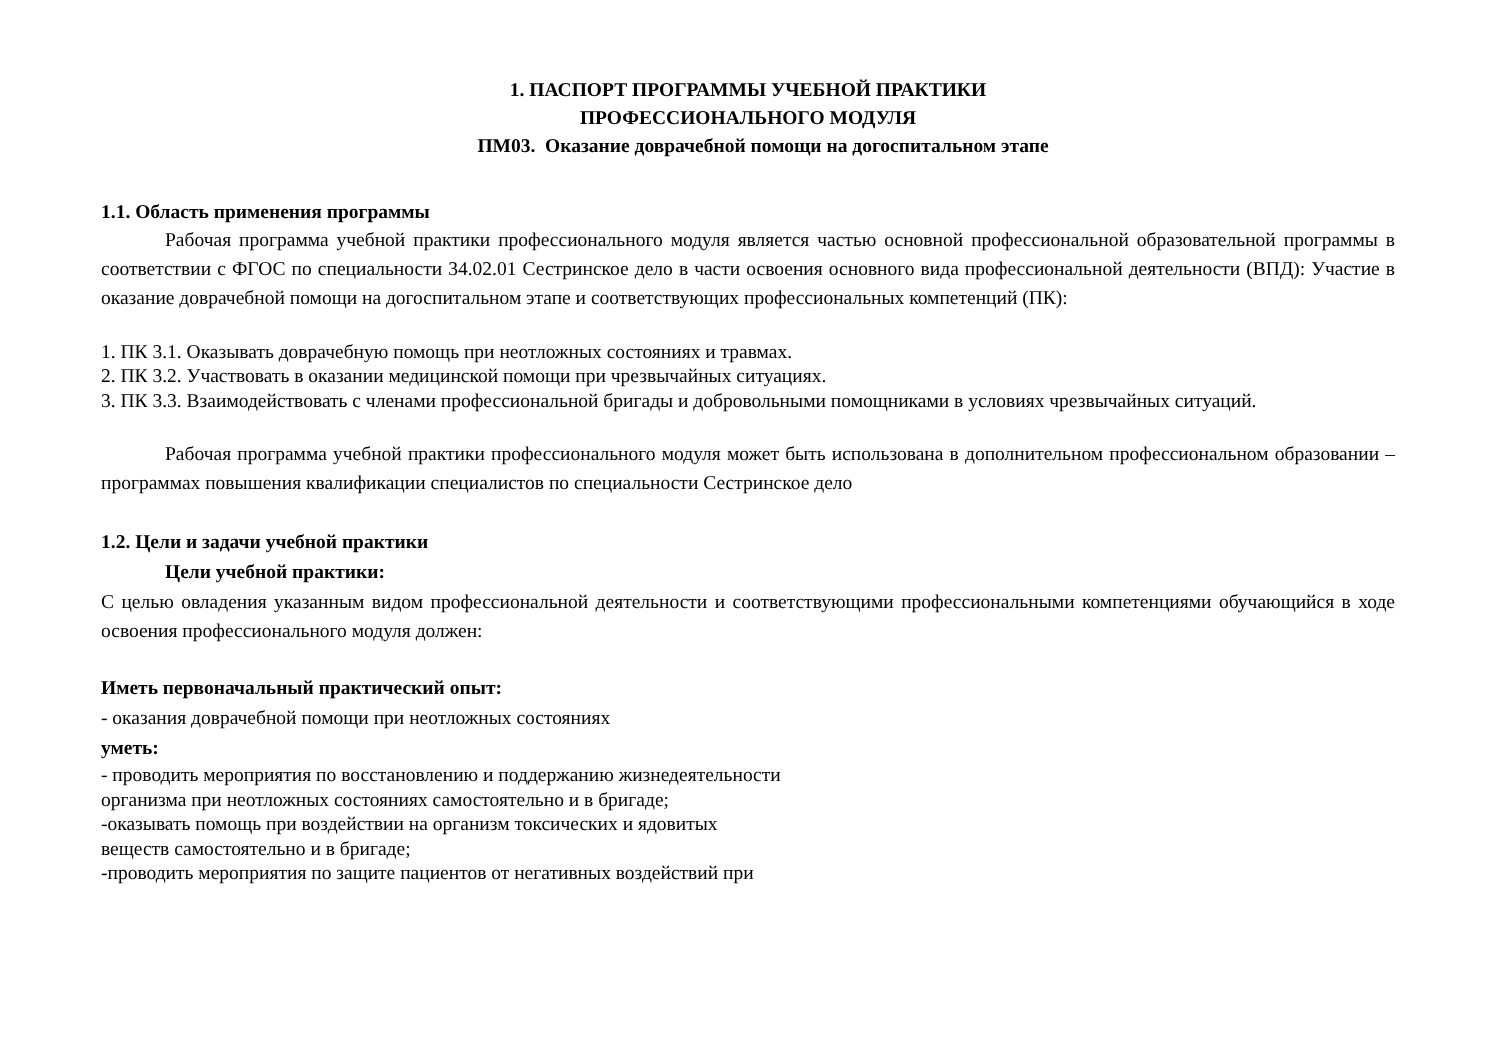1. ПАСПОРТ ПРОГРАММЫ УЧЕБНОЙ ПРАКТИКИ
ПРОФЕССИОНАЛЬНОГО МОДУЛЯ
ПМ03. Оказание доврачебной помощи на догоспитальном этапе
1.1. Область применения программы
Рабочая программа учебной практики профессионального модуля является частью основной профессиональной образовательной программы в соответствии с ФГОС по специальности 34.02.01 Сестринское дело в части освоения основного вида профессиональной деятельности (ВПД): Участие в оказание доврачебной помощи на догоспитальном этапе и соответствующих профессиональных компетенций (ПК):
1. ПК 3.1. Оказывать доврачебную помощь при неотложных состояниях и травмах.
2. ПК 3.2. Участвовать в оказании медицинской помощи при чрезвычайных ситуациях.
3. ПК 3.3. Взаимодействовать с членами профессиональной бригады и добровольными помощниками в условиях чрезвычайных ситуаций.
Рабочая программа учебной практики профессионального модуля может быть использована в дополнительном профессиональном образовании – программах повышения квалификации специалистов по специальности Сестринское дело
1.2. Цели и задачи учебной практики
Цели учебной практики:
С целью овладения указанным видом профессиональной деятельности и соответствующими профессиональными компетенциями обучающийся в ходе освоения профессионального модуля должен:
Иметь первоначальный практический опыт:
- оказания доврачебной помощи при неотложных состояниях
уметь:
- проводить мероприятия по восстановлению и поддержанию жизнедеятельности
организма при неотложных состояниях самостоятельно и в бригаде;
-оказывать помощь при воздействии на организм токсических и ядовитых
веществ самостоятельно и в бригаде;
-проводить мероприятия по защите пациентов от негативных воздействий при